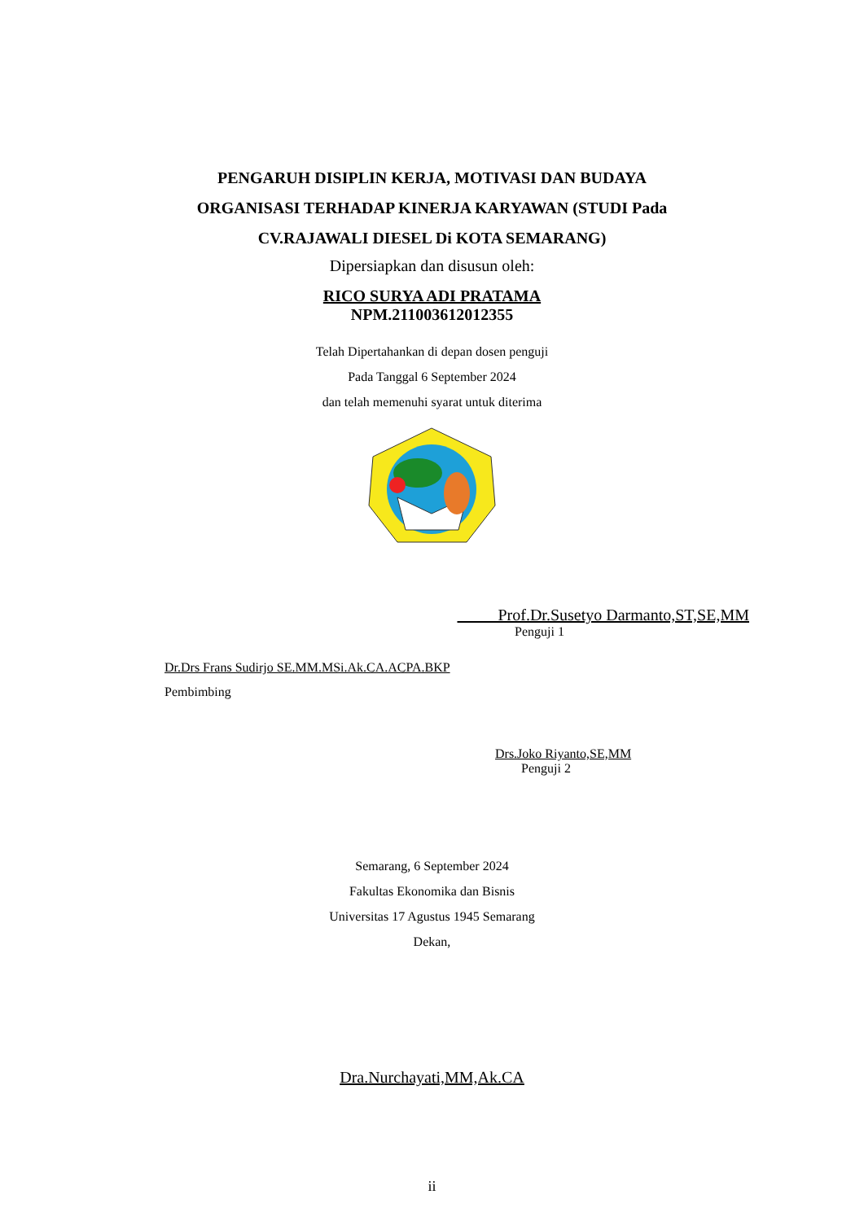PENGARUH DISIPLIN KERJA, MOTIVASI DAN BUDAYA
ORGANISASI TERHADAP KINERJA KARYAWAN (STUDI Pada
CV.RAJAWALI DIESEL Di KOTA SEMARANG)
Dipersiapkan dan disusun oleh:
RICO SURYA ADI PRATAMA
NPM.211003612012355
Telah Dipertahankan di depan dosen penguji
Pada Tanggal 6 September 2024
dan telah memenuhi syarat untuk diterima
Prof.Dr.Susetyo Darmanto,ST,SE,MM
Penguji 1
Dr.Drs Frans Sudirjo SE.MM.MSi.Ak.CA.ACPA.BKP
Pembimbing
Drs.Joko Riyanto,SE,MM
Penguji 2
Semarang, 6 September 2024
Fakultas Ekonomika dan Bisnis
Universitas 17 Agustus 1945 Semarang
Dekan,
Dra.Nurchayati,MM,Ak.CA
ii